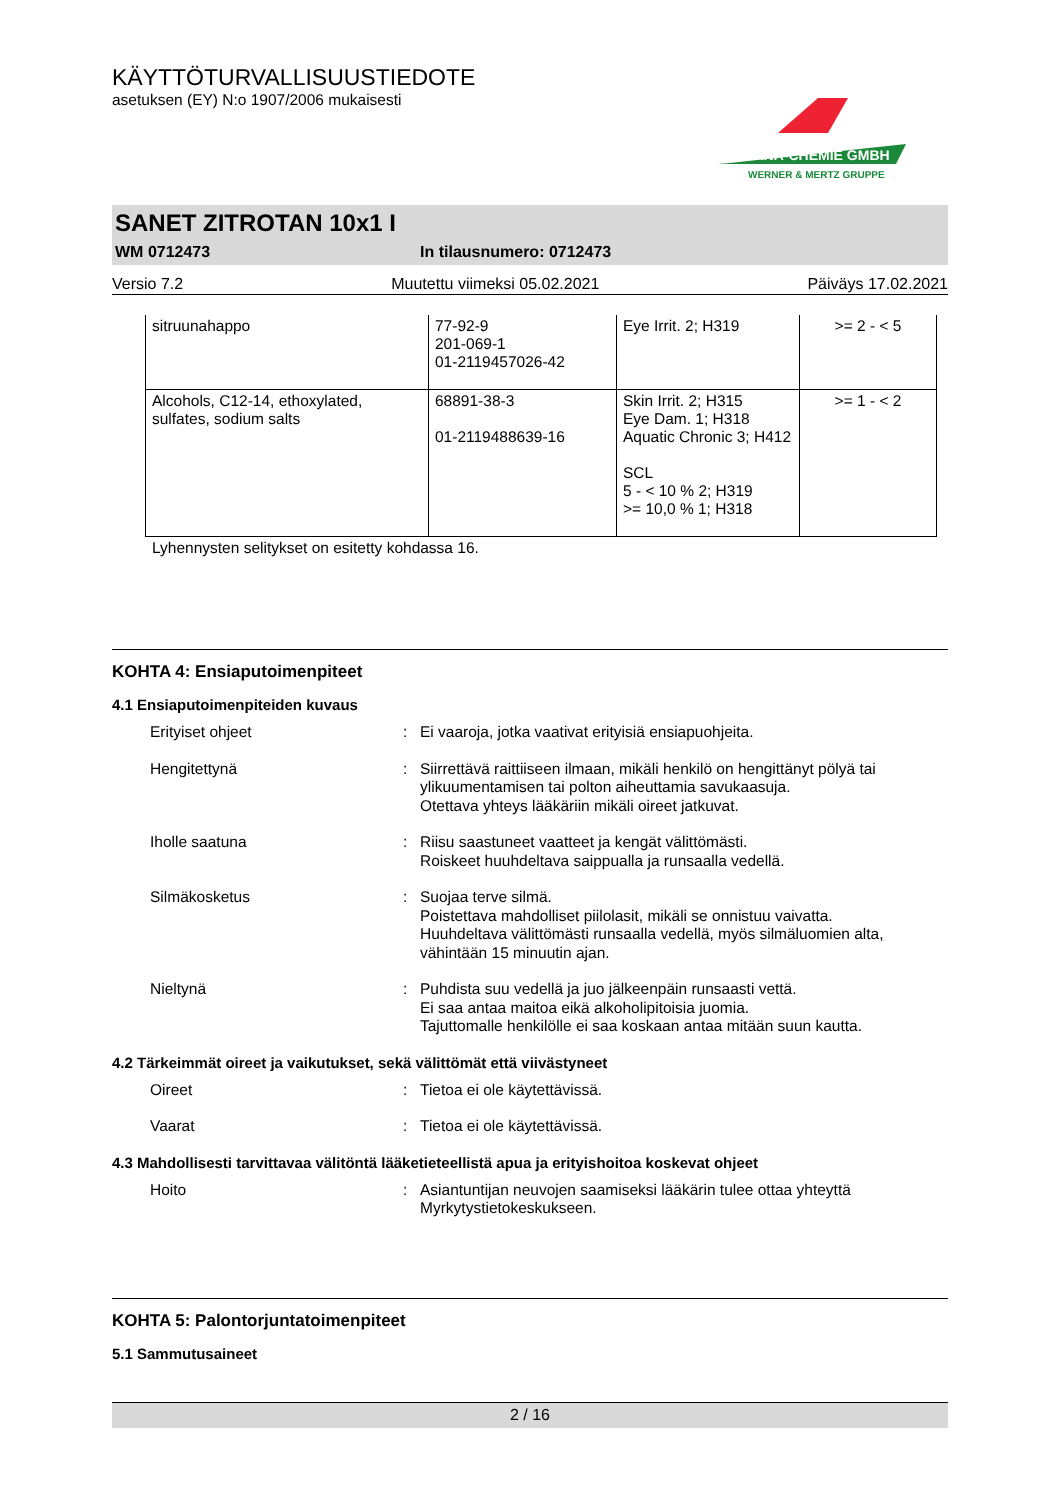KÄYTTÖTURVALLISUUSTIEDOTE
asetuksen (EY) N:o 1907/2006 mukaisesti
TANA-CHEMIE GMBH
WERNER & MERTZ GRUPPE
SANET ZITROTAN 10x1 I
WM 0712473 In tilausnumero: 0712473
Versio 7.2 Muutettu viimeksi 05.02.2021 Päiväys 17.02.2021
| sitruunahappo | 77-92-9 201-069-1 01-2119457026-42 | Eye Irrit. 2; H319 | >= 2 - < 5 |
| Alcohols, C12-14, ethoxylated, sulfates, sodium salts | 68891-38-3 01-2119488639-16 | Skin Irrit. 2; H315 Eye Dam. 1; H318 Aquatic Chronic 3; H412 SCL 5 - < 10 % 2; H319 >= 10,0 % 1; H318 | >= 1 - < 2 |
Lyhennysten selitykset on esitetty kohdassa 16.
KOHTA 4: Ensiaputoimenpiteet
4.1 Ensiaputoimenpiteiden kuvaus
| | Erityiset ohjeet | : | Ei vaaroja, jotka vaativat erityisiä ensiapuohjeita. |
| | Hengitettynä | : | Siirrettävä raittiiseen ilmaan, mikäli henkilö on hengittänyt pölyä tai ylikuumentamisen tai polton aiheuttamia savukaasuja. Otettava yhteys lääkäriin mikäli oireet jatkuvat. |
| | Iholle saatuna | : | Riisu saastuneet vaatteet ja kengät välittömästi. Roiskeet huuhdeltava saippualla ja runsaalla vedellä. |
| | Silmäkosketus | : | Suojaa terve silmä. Poistettava mahdolliset piilolasit, mikäli se onnistuu vaivatta. Huuhdeltava välittömästi runsaalla vedellä, myös silmäluomien alta, vähintään 15 minuutin ajan. |
| | Nieltynä | : | Puhdista suu vedellä ja juo jälkeenpäin runsaasti vettä. Ei saa antaa maitoa eikä alkoholipitoisia juomia. Tajuttomalle henkilölle ei saa koskaan antaa mitään suun kautta. |
4.2 Tärkeimmät oireet ja vaikutukset, sekä välittömät että viivästyneet
| | Oireet | : | Tietoa ei ole käytettävissä. |
| | Vaarat | : | Tietoa ei ole käytettävissä. |
4.3 Mahdollisesti tarvittavaa välitöntä lääketieteellistä apua ja erityishoitoa koskevat ohjeet
| | Hoito | : | Asiantuntijan neuvojen saamiseksi lääkärin tulee ottaa yhteyttä Myrkytystietokeskukseen. |
KOHTA 5: Palontorjuntatoimenpiteet
5.1 Sammutusaineet
2 / 16